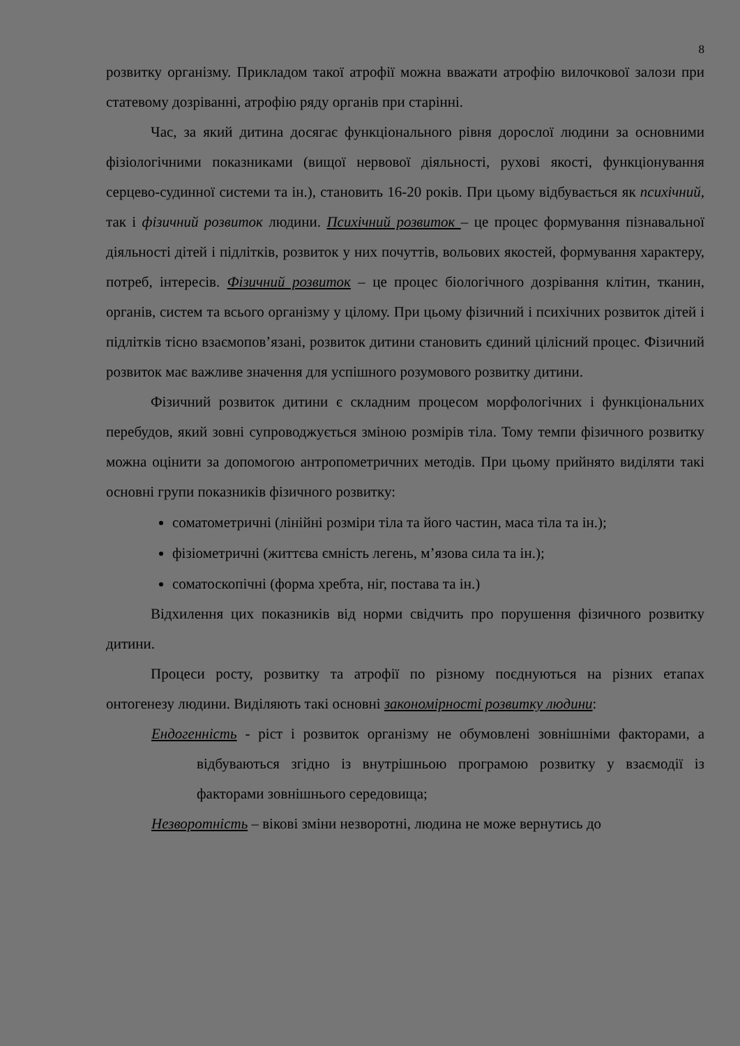8
розвитку організму. Прикладом такої атрофії можна вважати атрофію вилочкової залози при статевому дозріванні, атрофію ряду органів при старінні.
Час, за який дитина досягає функціонального рівня дорослої людини за основними фізіологічними показниками (вищої нервової діяльності, рухові якості, функціонування серцево-судинної системи та ін.), становить 16-20 років. При цьому відбувається як психічний, так і фізичний розвиток людини. Психічний розвиток – це процес формування пізнавальної діяльності дітей і підлітків, розвиток у них почуттів, вольових якостей, формування характеру, потреб, інтересів. Фізичний розвиток – це процес біологічного дозрівання клітин, тканин, органів, систем та всього організму у цілому. При цьому фізичний і психічних розвиток дітей і підлітків тісно взаємопов’язані, розвиток дитини становить єдиний цілісний процес. Фізичний розвиток має важливе значення для успішного розумового розвитку дитини.
Фізичний розвиток дитини є складним процесом морфологічних і функціональних перебудов, який зовні супроводжується зміною розмірів тіла. Тому темпи фізичного розвитку можна оцінити за допомогою антропометричних методів. При цьому прийнято виділяти такі основні групи показників фізичного розвитку:
соматометричні (лінійні розміри тіла та його частин, маса тіла та ін.);
фізіометричні (життєва ємність легень, м’язова сила та ін.);
соматоскопічні (форма хребта, ніг, постава та ін.)
Відхилення цих показників від норми свідчить про порушення фізичного розвитку дитини.
Процеси росту, розвитку та атрофії по різному поєднуються на різних етапах онтогенезу людини. Виділяють такі основні закономірності розвитку людини:
Ендогенність - ріст і розвиток організму не обумовлені зовнішніми факторами, а відбуваються згідно із внутрішньою програмою розвитку у взаємодії із факторами зовнішнього середовища;
Незворотність – вікові зміни незворотні, людина не може вернутись до